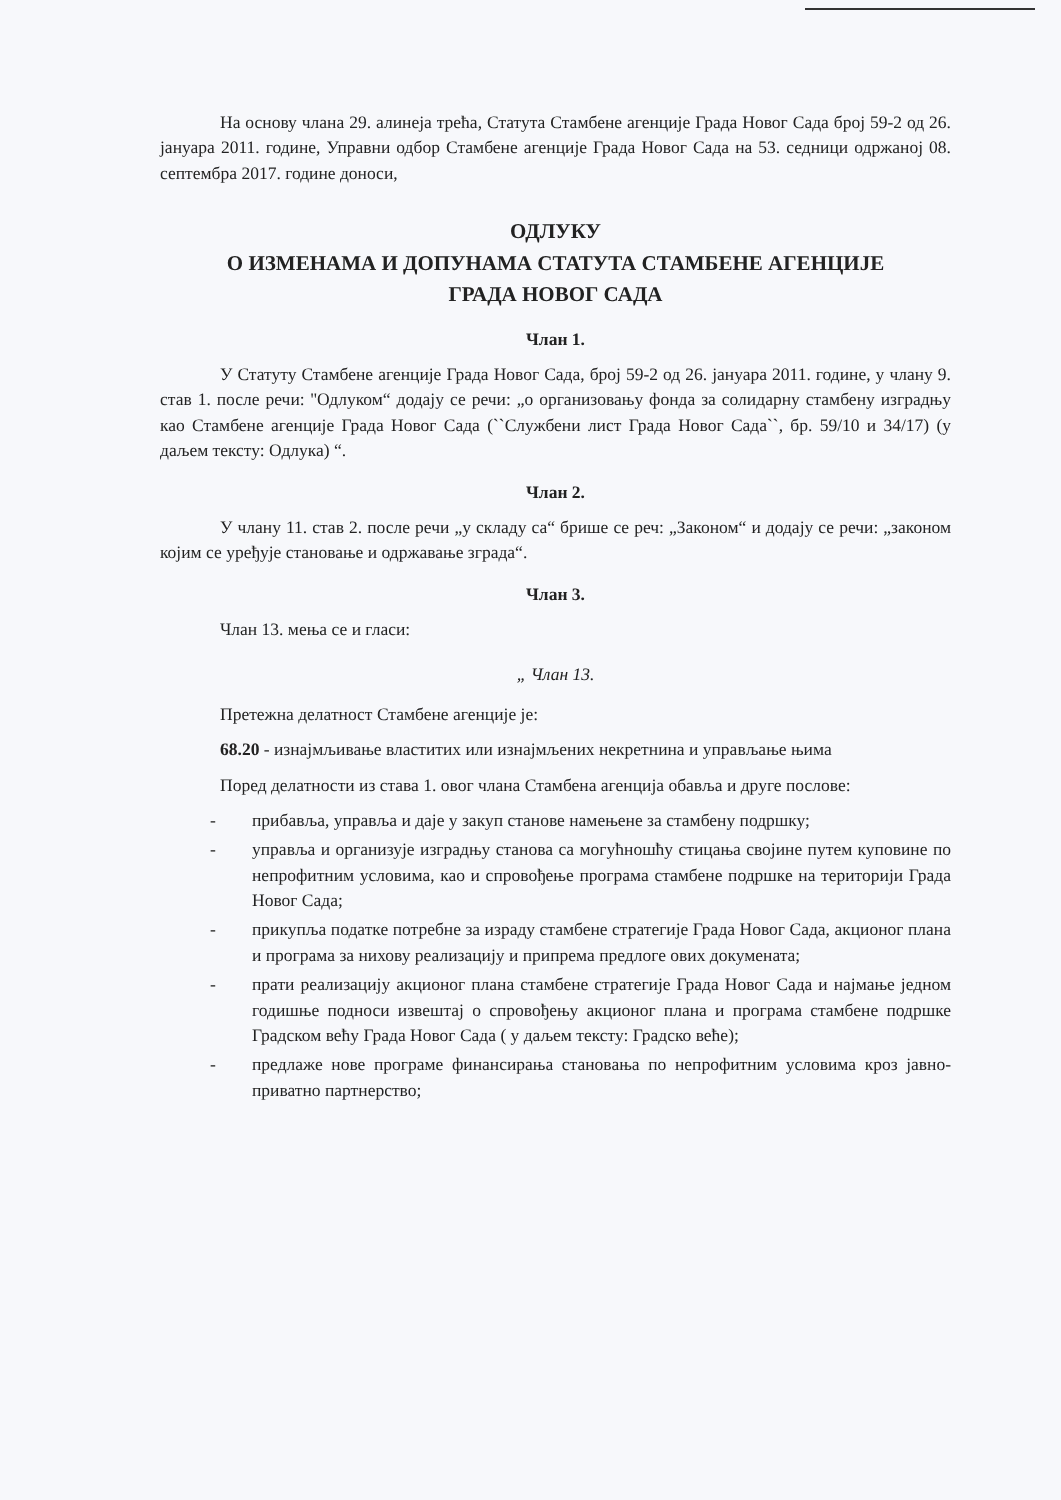На основу члана 29. алинеја трећа, Статута Стамбене агенције Града Новог Сада број 59-2 од 26. јануара 2011. године, Управни одбор Стамбене агенције Града Новог Сада на 53. седници одржаној 08. септембра 2017. године доноси,
ОДЛУКУ
О ИЗМЕНАМА И ДОПУНАМА СТАТУТА СТАМБЕНЕ АГЕНЦИЈЕ
ГРАДА НОВОГ САДА
Члан 1.
У Статуту Стамбене агенције Града Новог Сада, број 59-2 од 26. јануара 2011. године, у члану 9. став 1. после речи: ''Одлуком“ додају се речи: „о организовању фонда за солидарну стамбену изградњу као Стамбене агенције Града Новог Сада (``Службени лист Града Новог Сада``, бр. 59/10 и 34/17) (у даљем тексту: Одлука) “.
Члан 2.
У члану 11. став 2. после речи „у складу са“ брише се реч: „Законом“ и додају се речи: „законом којим се уређује становање и одржавање зграда“.
Члан 3.
Члан 13. мења се и гласи:
„ Члан 13.
Претежна делатност Стамбене агенције је:
68.20 - изнајмљивање властитих или изнајмљених некретнина и управљање њима
Поред делатности из става 1. овог члана Стамбена агенција обавља и друге послове:
- прибавља, управља и даје у закуп станове намењене за стамбену подршку;
- управља и организује изградњу станова са могућношћу стицања својине путем куповине по непрофитним условима, као и спровођење програма стамбене подршке на територији Града Новог Сада;
- прикупља податке потребне за израду стамбене стратегије Града Новог Сада, акционог плана и програма за нихову реализацију и припрема предлоге ових докумената;
- прати реализацију акционог плана стамбене стратегије Града Новог Сада и најмање једном годишње подноси извештај о спровођењу акционог плана и програма стамбене подршке Градском већу Града Новог Сада ( у даљем тексту: Градско веће);
- предлаже нове програме финансирања становања по непрофитним условима кроз јавно-приватно партнерство;